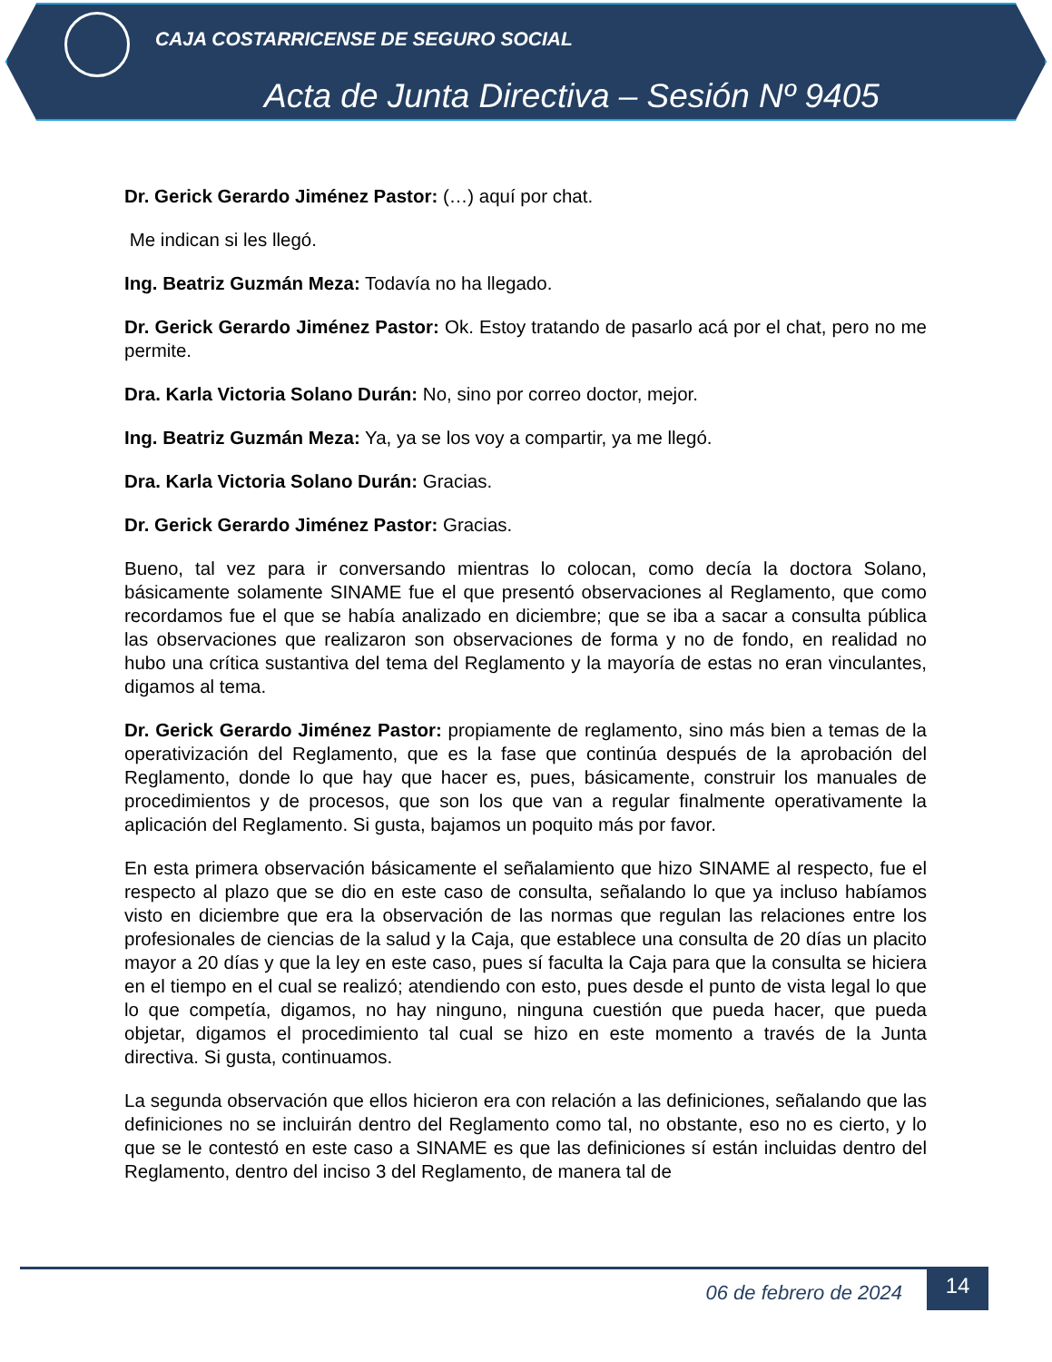CAJA COSTARRICENSE DE SEGURO SOCIAL
Acta de Junta Directiva – Sesión Nº 9405
Dr. Gerick Gerardo Jiménez Pastor: (…) aquí por chat.
Me indican si les llegó.
Ing. Beatriz Guzmán Meza: Todavía no ha llegado.
Dr. Gerick Gerardo Jiménez Pastor: Ok. Estoy tratando de pasarlo acá por el chat, pero no me permite.
Dra. Karla Victoria Solano Durán: No, sino por correo doctor, mejor.
Ing. Beatriz Guzmán Meza: Ya, ya se los voy a compartir, ya me llegó.
Dra. Karla Victoria Solano Durán: Gracias.
Dr. Gerick Gerardo Jiménez Pastor: Gracias.
Bueno, tal vez para ir conversando mientras lo colocan, como decía la doctora Solano, básicamente solamente SINAME fue el que presentó observaciones al Reglamento, que como recordamos fue el que se había analizado en diciembre; que se iba a sacar a consulta pública las observaciones que realizaron son observaciones de forma y no de fondo, en realidad no hubo una crítica sustantiva del tema del Reglamento y la mayoría de estas no eran vinculantes, digamos al tema.
Dr. Gerick Gerardo Jiménez Pastor: propiamente de reglamento, sino más bien a temas de la operativización del Reglamento, que es la fase que continúa después de la aprobación del Reglamento, donde lo que hay que hacer es, pues, básicamente, construir los manuales de procedimientos y de procesos, que son los que van a regular finalmente operativamente la aplicación del Reglamento. Si gusta, bajamos un poquito más por favor.
En esta primera observación básicamente el señalamiento que hizo SINAME al respecto, fue el respecto al plazo que se dio en este caso de consulta, señalando lo que ya incluso habíamos visto en diciembre que era la observación de las normas que regulan las relaciones entre los profesionales de ciencias de la salud y la Caja, que establece una consulta de 20 días un placito mayor a 20 días y que la ley en este caso, pues sí faculta la Caja para que la consulta se hiciera en el tiempo en el cual se realizó; atendiendo con esto, pues desde el punto de vista legal lo que lo que competía, digamos, no hay ninguno, ninguna cuestión que pueda hacer, que pueda objetar, digamos el procedimiento tal cual se hizo en este momento a través de la Junta directiva. Si gusta, continuamos.
La segunda observación que ellos hicieron era con relación a las definiciones, señalando que las definiciones no se incluirán dentro del Reglamento como tal, no obstante, eso no es cierto, y lo que se le contestó en este caso a SINAME es que las definiciones sí están incluidas dentro del Reglamento, dentro del inciso 3 del Reglamento, de manera tal de
06 de febrero de 2024
14